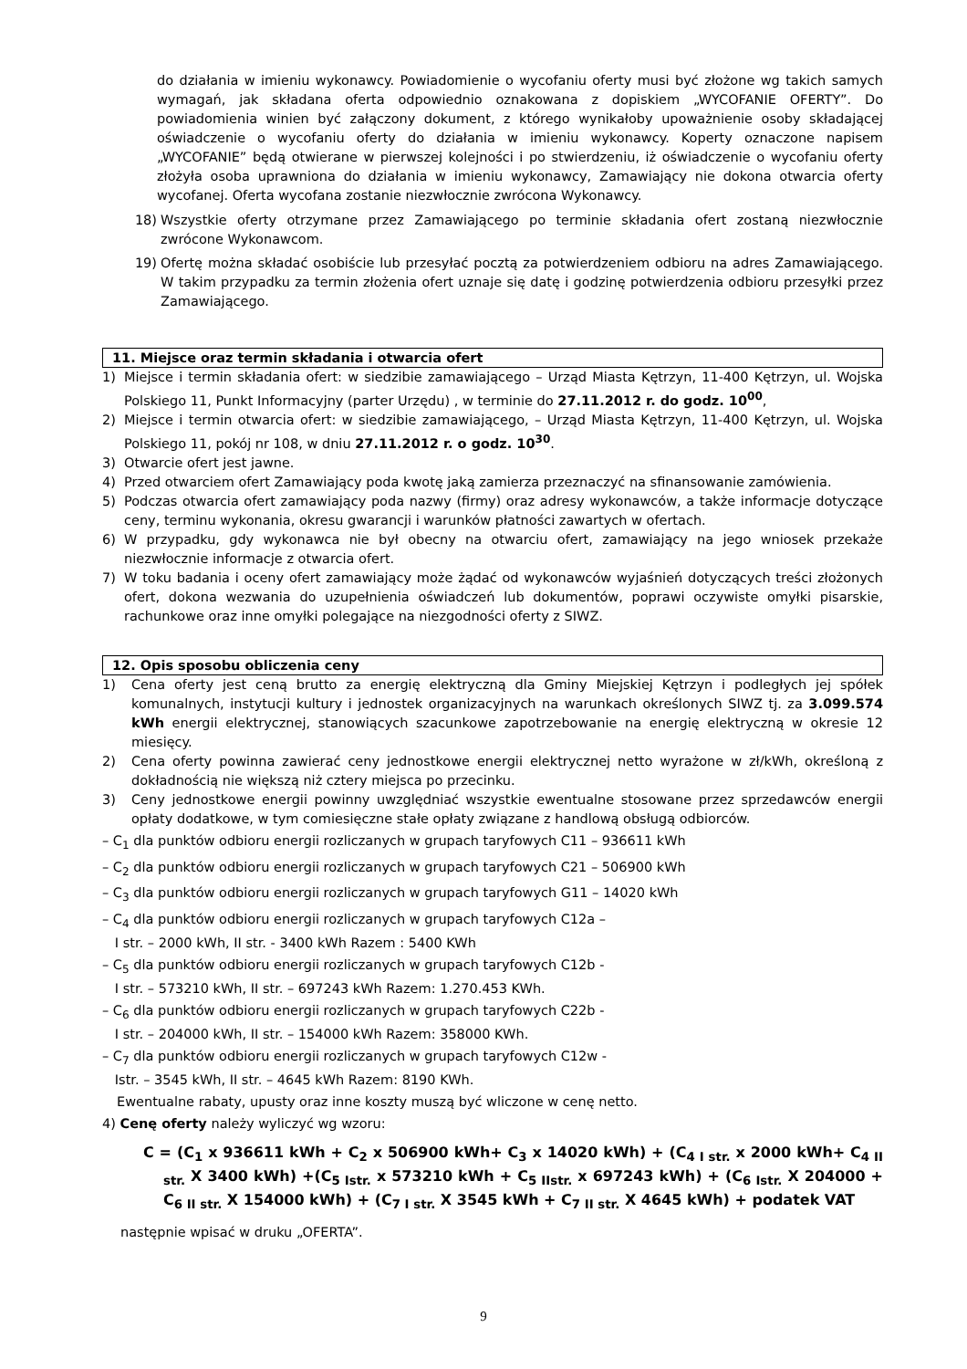do działania w imieniu wykonawcy. Powiadomienie o wycofaniu oferty musi być złożone wg takich samych wymagań, jak składana oferta odpowiednio oznakowana z dopiskiem „WYCOFANIE OFERTY”. Do powiadomienia winien być załączony dokument, z którego wynikałoby upoważnienie osoby składającej oświadczenie o wycofaniu oferty do działania w imieniu wykonawcy. Koperty oznaczone napisem „WYCOFANIE” będą otwierane w pierwszej kolejności i po stwierdzeniu, iż oświadczenie o wycofaniu oferty złożyła osoba uprawniona do działania w imieniu wykonawcy, Zamawiający nie dokona otwarcia oferty wycofanej. Oferta wycofana zostanie niezwłocznie zwrócona Wykonawcy.
18) Wszystkie oferty otrzymane przez Zamawiającego po terminie składania ofert zostaną niezwłocznie zwrócone Wykonawcom.
19) Ofertę można składać osobiście lub przesyłać pocztą za potwierdzeniem odbioru na adres Zamawiającego. W takim przypadku za termin złożenia ofert uznaje się datę i godzinę potwierdzenia odbioru przesyłki przez Zamawiającego.
11. Miejsce oraz termin składania i otwarcia ofert
1) Miejsce i termin składania ofert: w siedzibie zamawiającego – Urząd Miasta Kętrzyn, 11-400 Kętrzyn, ul. Wojska Polskiego 11, Punkt Informacyjny (parter Urzędu) , w terminie do 27.11.2012 r. do godz. 10<sup>00</sup>,
2) Miejsce i termin otwarcia ofert: w siedzibie zamawiającego, – Urząd Miasta Kętrzyn, 11-400 Kętrzyn, ul. Wojska Polskiego 11, pokój nr 108, w dniu 27.11.2012 r. o godz. 10<sup>30</sup>.
3) Otwarcie ofert jest jawne.
4) Przed otwarciem ofert Zamawiający poda kwotę jaką zamierza przeznaczyć na sfinansowanie zamówienia.
5) Podczas otwarcia ofert zamawiający poda nazwy (firmy) oraz adresy wykonawców, a także informacje dotyczące ceny, terminu wykonania, okresu gwarancji i warunków płatności zawartych w ofertach.
6) W przypadku, gdy wykonawca nie był obecny na otwarciu ofert, zamawiający na jego wniosek przekaże niezwłocznie informacje z otwarcia ofert.
7) W toku badania i oceny ofert zamawiający może żądać od wykonawców wyjaśnień dotyczących treści złożonych ofert, dokona wezwania do uzupełnienia oświadczeń lub dokumentów, poprawi oczywiste omyłki pisarskie, rachunkowe oraz inne omyłki polegające na niezgodności oferty z SIWZ.
12. Opis sposobu obliczenia ceny
1) Cena oferty jest ceną brutto za energię elektryczną dla Gminy Miejskiej Kętrzyn i podległych jej spółek komunalnych, instytucji kultury i jednostek organizacyjnych na warunkach określonych SIWZ tj. za 3.099.574 kWh energii elektrycznej, stanowiących szacunkowe zapotrzebowanie na energię elektryczną w okresie 12 miesięcy.
2) Cena oferty powinna zawierać ceny jednostkowe energii elektrycznej netto wyrażone w zł/kWh, określoną z dokładnością nie większą niż cztery miejsca po przecinku.
3) Ceny jednostkowe energii powinny uwzględniać wszystkie ewentualne stosowane przez sprzedawców energii opłaty dodatkowe, w tym comiesięczne stałe opłaty związane z handlową obsługą odbiorców.
– C<sub>1</sub> dla punktów odbioru energii rozliczanych w grupach taryfowych C11 – 936611 kWh
– C<sub>2</sub> dla punktów odbioru energii rozliczanych w grupach taryfowych C21 – 506900 kWh
– C<sub>3</sub> dla punktów odbioru energii rozliczanych w grupach taryfowych G11 – 14020 kWh
– C<sub>4</sub> dla punktów odbioru energii rozliczanych w grupach taryfowych C12a –
I str. – 2000 kWh, II str. - 3400 kWh Razem : 5400 KWh
– C<sub>5</sub> dla punktów odbioru energii rozliczanych w grupach taryfowych C12b -
I str. – 573210 kWh, II str. – 697243 kWh Razem: 1.270.453 KWh.
– C<sub>6</sub> dla punktów odbioru energii rozliczanych w grupach taryfowych C22b -
I str. – 204000 kWh, II str. – 154000 kWh Razem: 358000 KWh.
– C<sub>7</sub> dla punktów odbioru energii rozliczanych w grupach taryfowych C12w -
Istr. – 3545 kWh, II str. – 4645 kWh Razem: 8190 KWh.
Ewentualne rabaty, upusty oraz inne koszty muszą być wliczone w cenę netto.
4) Cenę oferty należy wyliczyć wg wzoru:
C = (C<sub>1</sub> x 936611 kWh + C<sub>2</sub> x 506900 kWh+ C<sub>3</sub> x 14020 kWh) + (C<sub>4 I str.</sub> x 2000 kWh+ C<sub>4 II str.</sub> X 3400 kWh) +(C<sub>5 Istr.</sub> x 573210 kWh + C<sub>5 IIstr.</sub> x 697243 kWh) + (C<sub>6 Istr.</sub> X 204000 + C<sub>6 II str.</sub> X 154000 kWh) + (C<sub>7 I str.</sub> X 3545 kWh + C<sub>7 II str.</sub> X 4645 kWh) + podatek VAT
następnie wpisać w druku „OFERTA”.
9